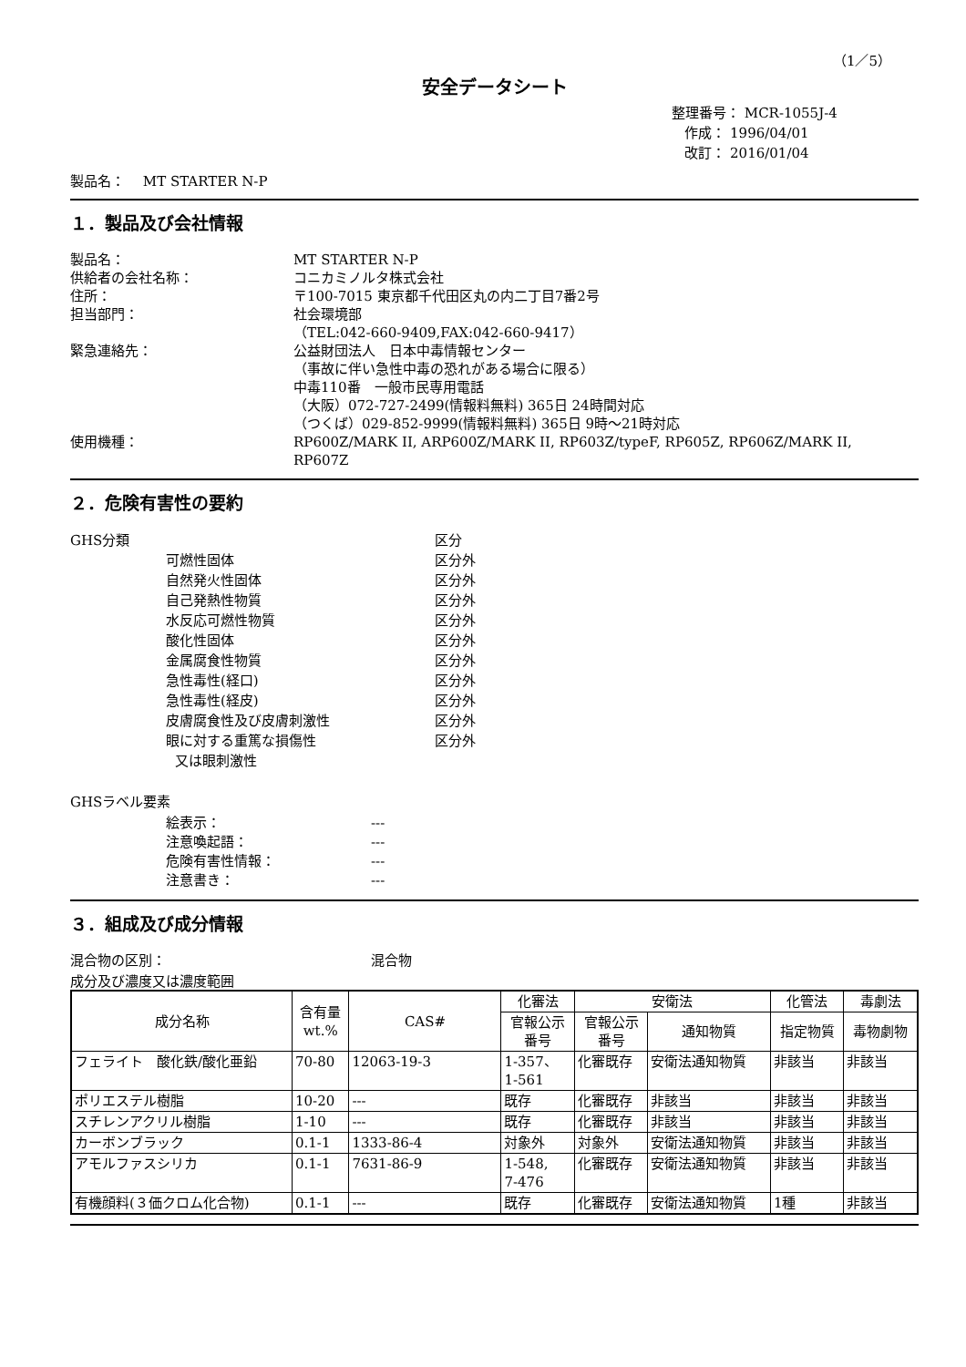（1／5）
安全データシート
整理番号： MCR-1055J-4
作成： 1996/04/01
改訂： 2016/01/04
製品名：　 MT STARTER N-P
１．製品及び会社情報
製品名： MT STARTER N-P
供給者の会社名称： コニカミノルタ株式会社
住所： 〒100-7015 東京都千代田区丸の内二丁目7番2号
担当部門： 社会環境部
（TEL:042-660-9409,FAX:042-660-9417）
緊急連絡先： 公益財団法人　日本中毒情報センター
（事故に伴い急性中毒の恐れがある場合に限る）
中毒110番　一般市民専用電話
（大阪）072-727-2499(情報料無料) 365日 24時間対応
（つくば）029-852-9999(情報料無料) 365日 9時～21時対応
使用機種： RP600Z/MARK II, ARP600Z/MARK II, RP603Z/typeF, RP605Z, RP606Z/MARK II,
RP607Z
２．危険有害性の要約
GHS分類 区分
可燃性固体 区分外
自然発火性固体 区分外
自己発熱性物質 区分外
水反応可燃性物質 区分外
酸化性固体 区分外
金属腐食性物質 区分外
急性毒性(経口) 区分外
急性毒性(経皮) 区分外
皮膚腐食性及び皮膚刺激性 区分外
眼に対する重篤な損傷性
又は眼刺激性
区分外
GHSラベル要素
絵表示： ---
注意喚起語： ---
危険有害性情報： ---
注意書き： ---
３．組成及び成分情報
混合物の区別： 混合物
成分及び濃度又は濃度範囲
| 成分名称 | 含有量 wt.% | CAS# | 化審法 | 安衛法 | | 化管法 | 毒劇法 |
| --- | --- | --- | --- | --- | --- | --- | --- |
| | | | 官報公示 番号 | 官報公示 番号 | 通知物質 | 指定物質 | 毒物劇物 |
| フェライト 酸化鉄/酸化亜鉛 | 70-80 | 12063-19-3 | 1-357、 1-561 | 化審既存 | 安衛法通知物質 | 非該当 | 非該当 |
| ポリエステル樹脂 | 10-20 | --- | 既存 | 化審既存 | 非該当 | 非該当 | 非該当 |
| スチレンアクリル樹脂 | 1-10 | --- | 既存 | 化審既存 | 非該当 | 非該当 | 非該当 |
| カーボンブラック | 0.1-1 | 1333-86-4 | 対象外 | 対象外 | 安衛法通知物質 | 非該当 | 非該当 |
| アモルファスシリカ | 0.1-1 | 7631-86-9 | 1-548, 7-476 | 化審既存 | 安衛法通知物質 | 非該当 | 非該当 |
| 有機顔料(３価クロム化合物) | 0.1-1 | --- | 既存 | 化審既存 | 安衛法通知物質 | 1種 | 非該当 |